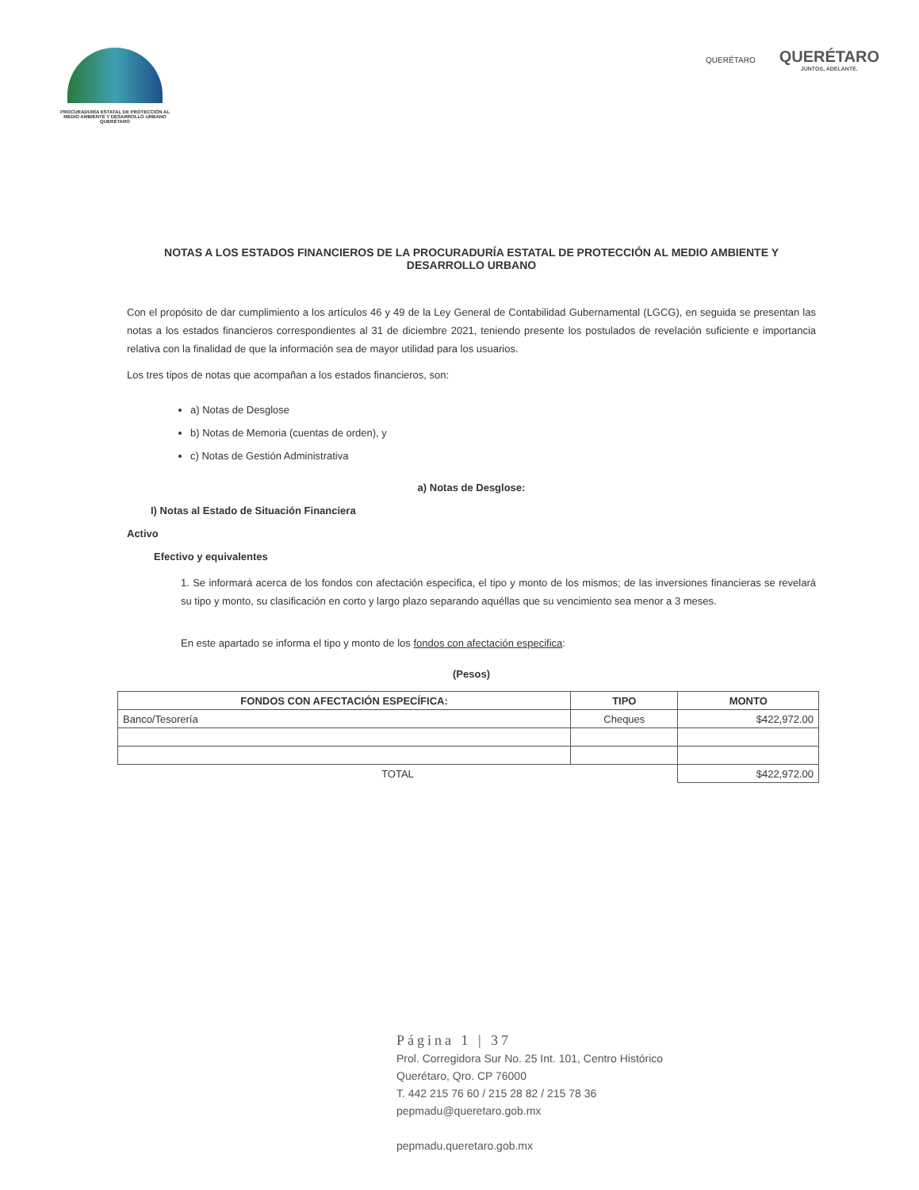PROCURADURÍA ESTATAL DE PROTECCIÓN AL MEDIO AMBIENTE Y DESARROLLO URBANO QUERÉTARO
QUERÉTARO
QUERÉTARO
JUNTOS, ADELANTE.
NOTAS A LOS ESTADOS FINANCIEROS DE LA PROCURADURÍA ESTATAL DE PROTECCIÓN AL MEDIO AMBIENTE Y DESARROLLO URBANO
Con el propósito de dar cumplimiento a los artículos 46 y 49 de la Ley General de Contabilidad Gubernamental (LGCG), en seguida se presentan las notas a los estados financieros correspondientes al 31 de diciembre 2021, teniendo presente los postulados de revelación suficiente e importancia relativa con la finalidad de que la información sea de mayor utilidad para los usuarios.
Los tres tipos de notas que acompañan a los estados financieros, son:
a) Notas de Desglose
b) Notas de Memoria (cuentas de orden), y
c) Notas de Gestión Administrativa
a) Notas de Desglose:
I) Notas al Estado de Situación Financiera
Activo
Efectivo y equivalentes
1. Se informará acerca de los fondos con afectación especifica, el tipo y monto de los mismos; de las inversiones financieras se revelará su tipo y monto, su clasificación en corto y largo plazo separando aquéllas que su vencimiento sea menor a 3 meses.
En este apartado se informa el tipo y monto de los fondos con afectación especifica:
(Pesos)
| FONDOS CON AFECTACIÓN ESPECÍFICA: | TIPO | MONTO |
| --- | --- | --- |
| Banco/Tesorería | Cheques | $422,972.00 |
| TOTAL | | $422,972.00 |
Página 1 | 37
Prol. Corregidora Sur No. 25 Int. 101, Centro Histórico
Querétaro, Qro. CP 76000
T. 442 215 76 60 / 215 28 82 / 215 78 36
pepmadu@queretaro.gob.mx
pepmadu.queretaro.gob.mx